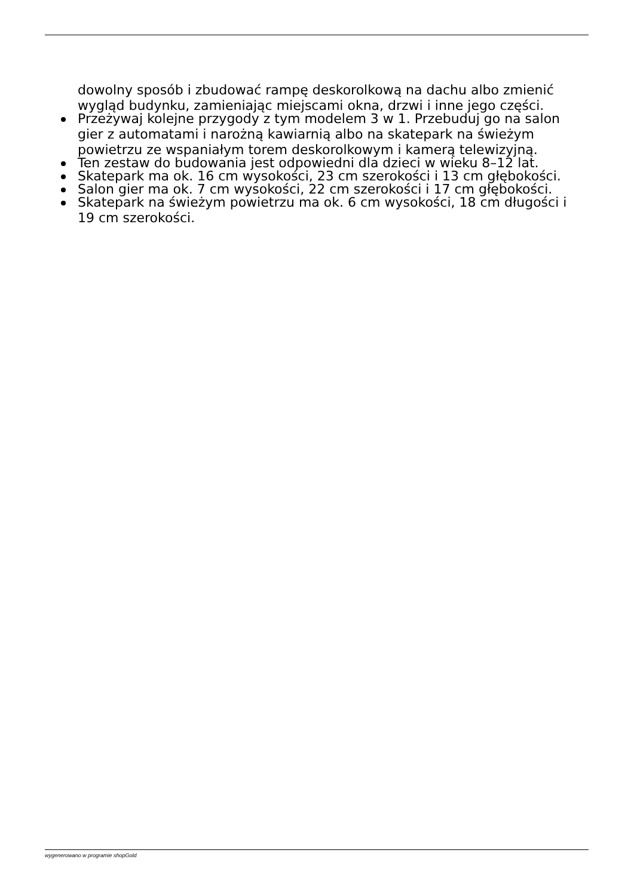dowolny sposób i zbudować rampę deskorolkową na dachu albo zmienić wygląd budynku, zamieniając miejscami okna, drzwi i inne jego części.
Przeżywaj kolejne przygody z tym modelem 3 w 1. Przebuduj go na salon gier z automatami i narożną kawiarnią albo na skatepark na świeżym powietrzu ze wspaniałym torem deskorolkowym i kamerą telewizyjną.
Ten zestaw do budowania jest odpowiedni dla dzieci w wieku 8–12 lat.
Skatepark ma ok. 16 cm wysokości, 23 cm szerokości i 13 cm głębokości.
Salon gier ma ok. 7 cm wysokości, 22 cm szerokości i 17 cm głębokości.
Skatepark na świeżym powietrzu ma ok. 6 cm wysokości, 18 cm długości i 19 cm szerokości.
wygenerowano w programie shopGold